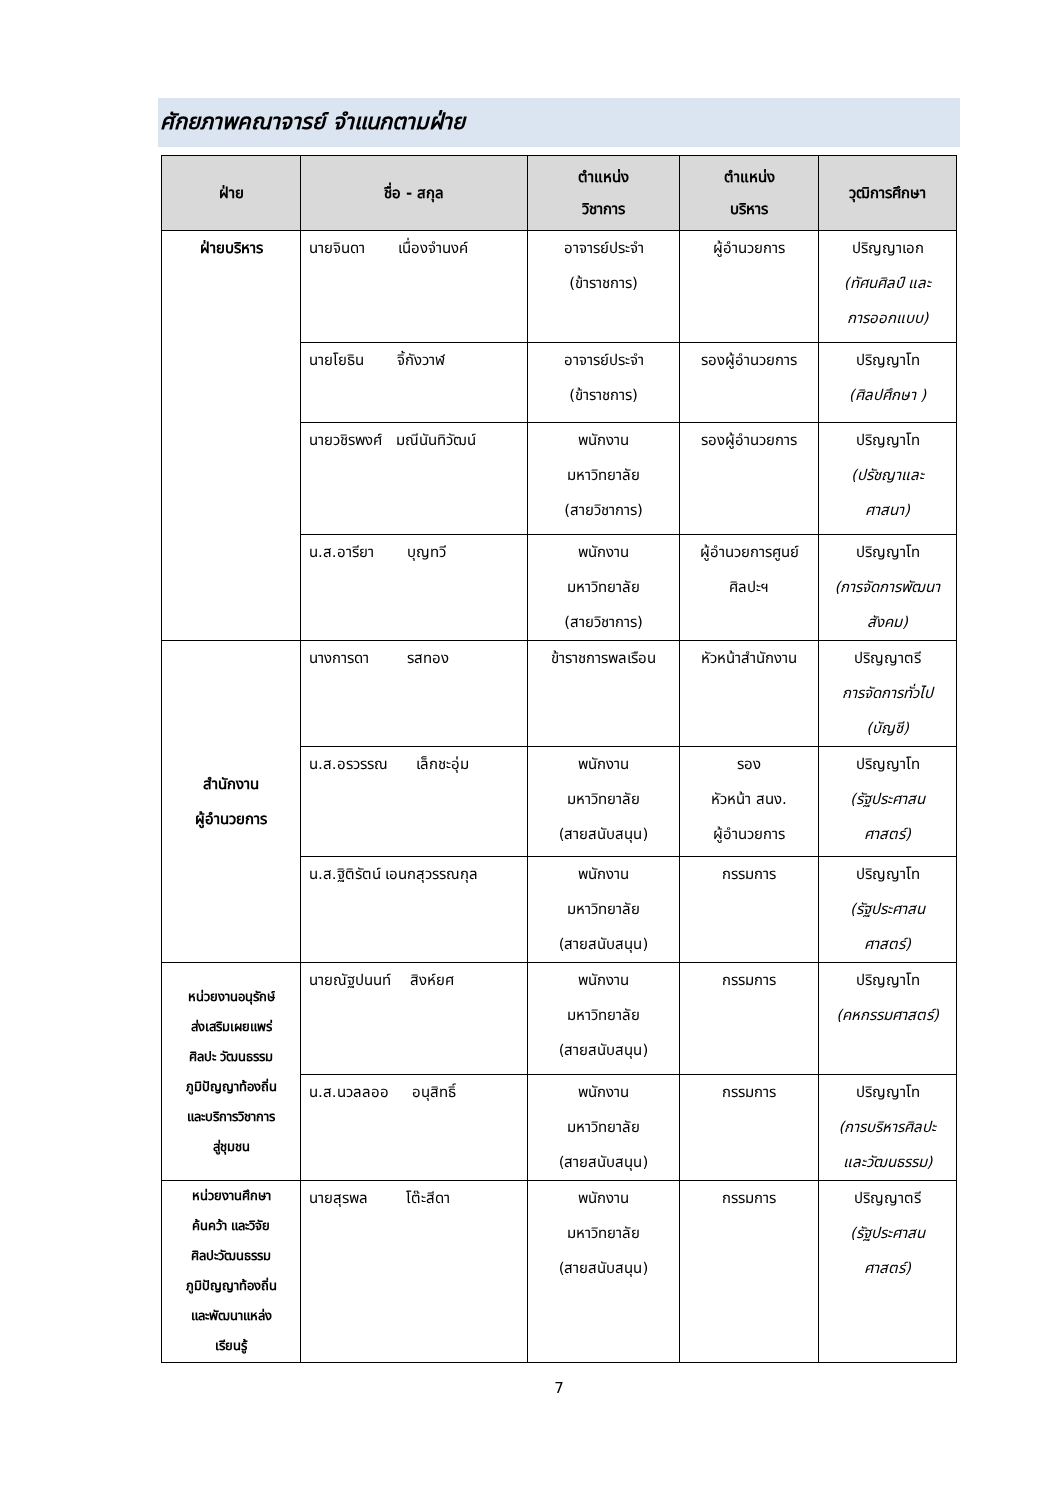ศักยภาพคณาจารย์ จำแนกตามฝ่าย
| ฝ่าย | ชื่อ - สกุล | ตำแหน่ง วิชาการ | ตำแหน่ง บริหาร | วุฒิการศึกษา |
| --- | --- | --- | --- | --- |
| ฝ่ายบริหาร | นายจินดา เนื่องจำนงค์ | อาจารย์ประจำ (ข้าราชการ) | ผู้อำนวยการ | ปริญญาเอก (ทัศนศิลป์ และ การออกแบบ) |
| | นายโยธิน จิ้กังวาฬ | อาจารย์ประจำ (ข้าราชการ) | รองผู้อำนวยการ | ปริญญาโท (ศิลปศึกษา ) |
| | นายวชิรพงศ์ มณีนันทิวัฒน์ | พนักงาน มหาวิทยาลัย (สายวิชาการ) | รองผู้อำนวยการ | ปริญญาโท (ปรัชญาและ ศาสนา) |
| | น.ส.อารียา บุญทวี | พนักงาน มหาวิทยาลัย (สายวิชาการ) | ผู้อำนวยการศูนย์ ศิลปะฯ | ปริญญาโท (การจัดการพัฒนา สังคม) |
| สำนักงาน ผู้อำนวยการ | นางการดา รสทอง | ข้าราชการพลเรือน | หัวหน้าสำนักงาน | ปริญญาตรี การจัดการทั่วไป (บัญชี) |
| | น.ส.อรวรรณ เล็กชะอุ่ม | พนักงาน มหาวิทยาลัย (สายสนับสนุน) | รอง หัวหน้า สนง. ผู้อำนวยการ | ปริญญาโท (รัฐประศาสน ศาสตร์) |
| | น.ส.ฐิติรัตน์ เอนกสุวรรณกุล | พนักงาน มหาวิทยาลัย (สายสนับสนุน) | กรรมการ | ปริญญาโท (รัฐประศาสน ศาสตร์) |
| หน่วยงานอนุรักษ์ ส่งเสริมเผยแพร่ ศิลปะ วัฒนธรรม ภูมิปัญญาท้องถิ่น และบริการวิชาการ สู่ชุมชน | นายณัฐปนนท์ สิงห์ยศ | พนักงาน มหาวิทยาลัย (สายสนับสนุน) | กรรมการ | ปริญญาโท (คหกรรมศาสตร์) |
| | น.ส.นวลลออ อนุสิทธิ์ | พนักงาน มหาวิทยาลัย (สายสนับสนุน) | กรรมการ | ปริญญาโท (การบริหารศิลปะ และวัฒนธรรม) |
| หน่วยงานศึกษา ค้นคว้า และวิจัย ศิลปะวัฒนธรรม ภูมิปัญญาท้องถิ่น และพัฒนาแหล่ง เรียนรู้ | นายสุรพล โต๊ะสีดา | พนักงาน มหาวิทยาลัย (สายสนับสนุน) | กรรมการ | ปริญญาตรี (รัฐประศาสน ศาสตร์) |
7